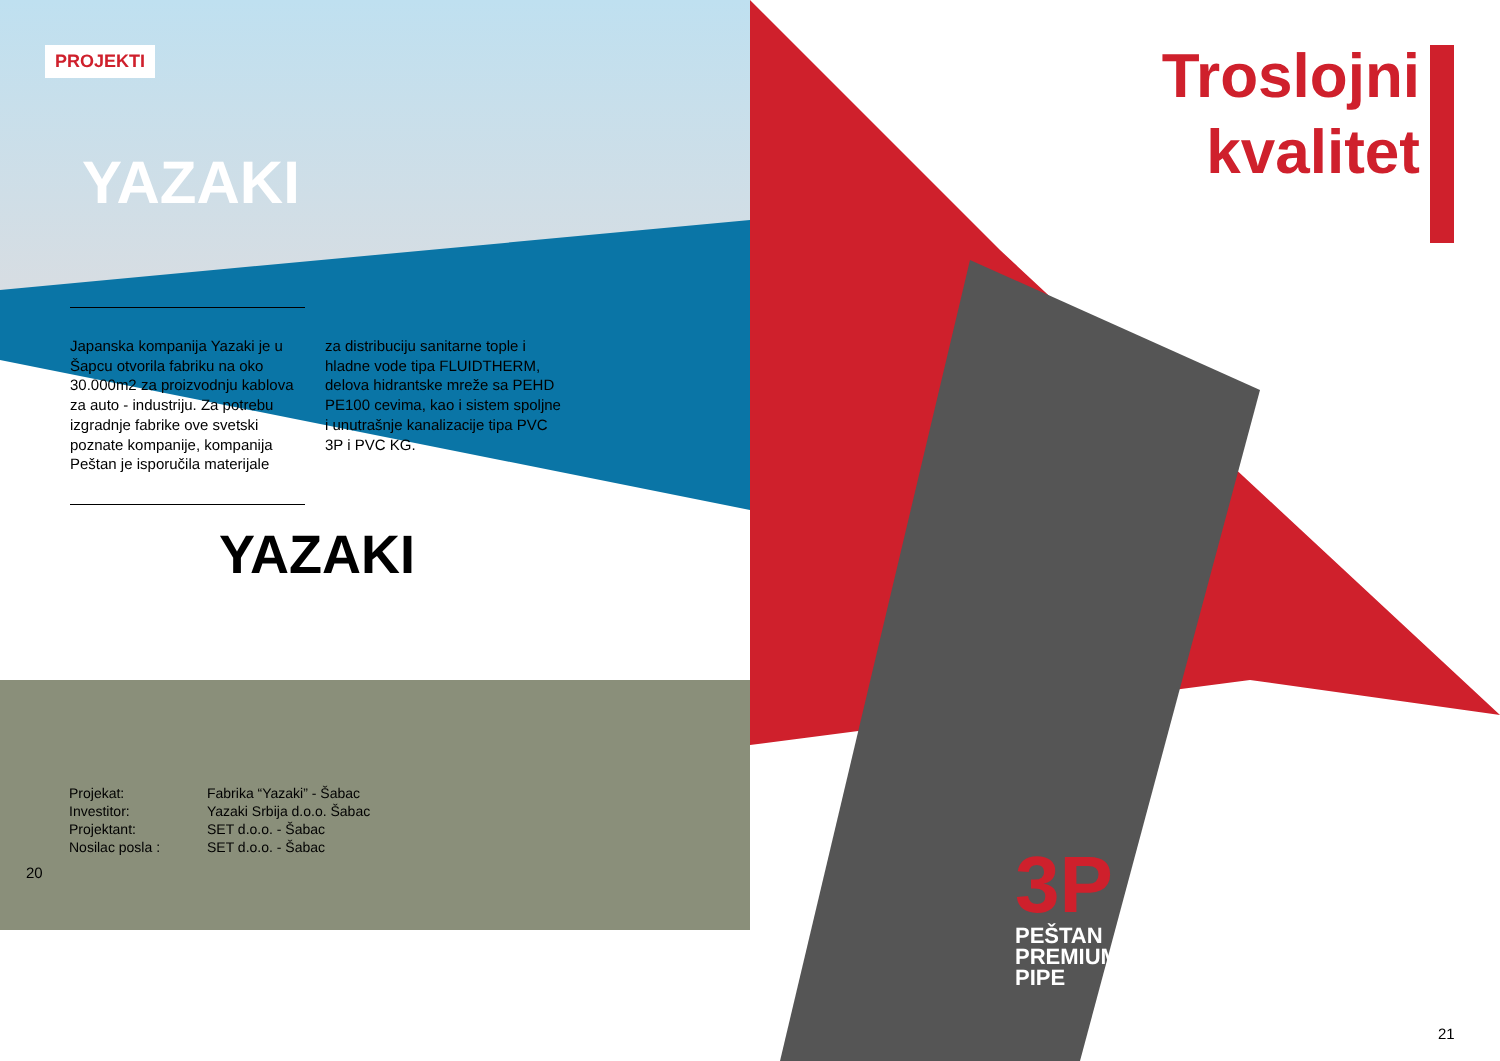PROJEKTI
YAZAKI
Japanska kompanija Yazaki je u Šapcu otvorila fabriku na oko 30.000m2 za proizvodnju kablova za auto - industriju. Za potrebu izgradnje fabrike ove svetski poznate kompanije, kompanija Peštan je isporučila materijale
za distribuciju sanitarne tople i hladne vode tipa FLUIDTHERM, delova hidrantske mreže sa PEHD PE100 cevima, kao i sistem spoljne i unutrašnje kanalizacije tipa PVC 3P i PVC KG.
YAZAKI
| Projekat: | Fabrika “Yazaki” - Šabac |
| Investitor: | Yazaki Srbija d.o.o. Šabac |
| Projektant: | SET d.o.o. - Šabac |
| Nosilac posla : | SET d.o.o. - Šabac |
20
Troslojni
kvalitet
3P
PEŠTAN
PREMIUM
PIPE
21